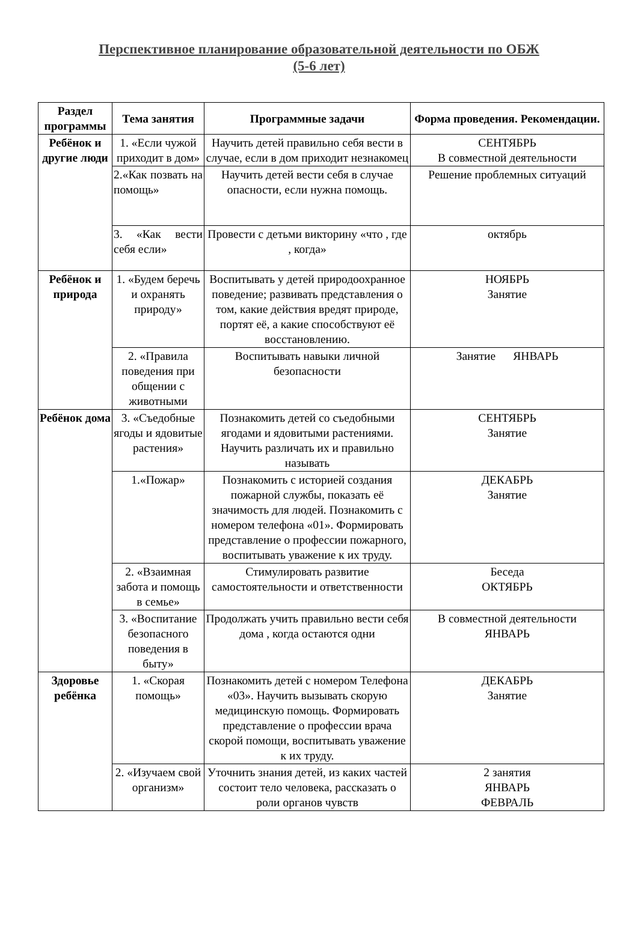Перспективное планирование образовательной деятельности по ОБЖ
(5-6 лет)
| Раздел программы | Тема занятия | Программные задачи | Форма проведения. Рекомендации. |
| --- | --- | --- | --- |
| Ребёнок и другие люди | 1. «Если чужой приходит в дом» | Научить детей правильно себя вести в случае, если в дом приходит незнакомец | СЕНТЯБРЬ В совместной деятельности |
| | 2.«Как позвать на помощь» | Научить детей вести себя в случае опасности, если нужна помощь. | Решение проблемных ситуаций |
| | 3. «Как вести себя если» | Провести с детьми викторину «что , где , когда» | октябрь |
| Ребёнок и природа | 1. «Будем беречь и охранять природу» | Воспитывать у детей природоохранное поведение; развивать представления о том, какие действия вредят природе, портят её, а какие способствуют её восстановлению. | НОЯБРЬ Занятие |
| | 2. «Правила поведения при общении с животными | Воспитывать навыки личной безопасности | Занятие ЯНВАРЬ |
| Ребёнок дома | 3. «Съедобные ягоды и ядовитые растения» | Познакомить детей со съедобными ягодами и ядовитыми растениями. Научить различать их и правильно называть | СЕНТЯБРЬ Занятие |
| | 1.«Пожар» | Познакомить с историей создания пожарной службы, показать её значимость для людей. Познакомить с номером телефона «01». Формировать представление о профессии пожарного, воспитывать уважение к их труду. | ДЕКАБРЬ Занятие |
| | 2. «Взаимная забота и помощь в семье» | Стимулировать развитие самостоятельности и ответственности | Беседа ОКТЯБРЬ |
| | 3. «Воспитание безопасного поведения в быту» | Продолжать учить правильно вести себя дома , когда остаются одни | В совместной деятельности ЯНВАРЬ |
| Здоровье ребёнка | 1. «Скорая помощь» | Познакомить детей с номером Телефона «03». Научить вызывать скорую медицинскую помощь. Формировать представление о профессии врача скорой помощи, воспитывать уважение к их труду. | ДЕКАБРЬ Занятие |
| | 2. «Изучаем свой организм» | Уточнить знания детей, из каких частей состоит тело человека, рассказать о роли органов чувств | 2 занятия ЯНВАРЬ ФЕВРАЛЬ |